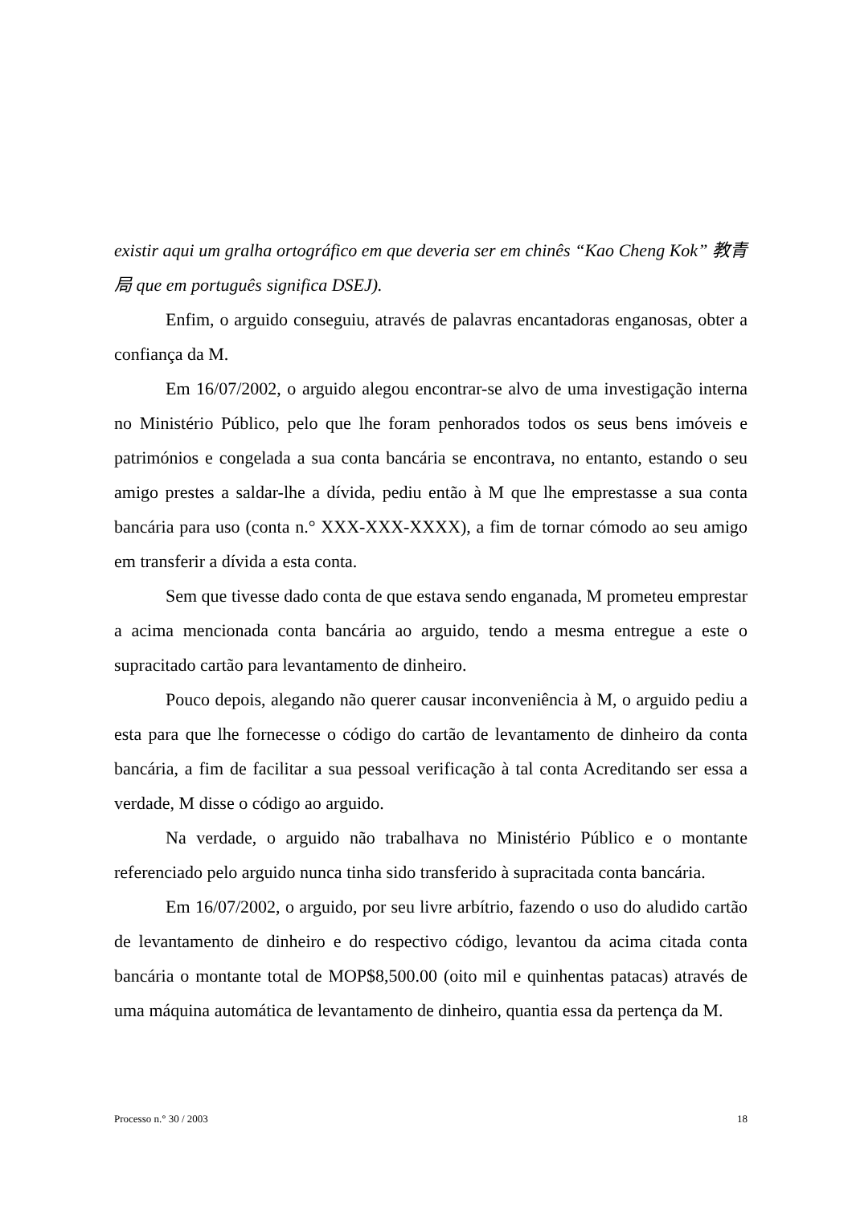existir aqui um gralha ortográfico em que deveria ser em chinês “Kao Cheng Kok” 教青局 que em português significa DSEJ).
Enfim, o arguido conseguiu, através de palavras encantadoras enganosas, obter a confiança da M.
Em 16/07/2002, o arguido alegou encontrar-se alvo de uma investigação interna no Ministério Público, pelo que lhe foram penhorados todos os seus bens imóveis e patrimónios e congelada a sua conta bancária se encontrava, no entanto, estando o seu amigo prestes a saldar-lhe a dívida, pediu então à M que lhe emprestasse a sua conta bancária para uso (conta n.° XXX-XXX-XXXX), a fim de tornar cómodo ao seu amigo em transferir a dívida a esta conta.
Sem que tivesse dado conta de que estava sendo enganada, M prometeu emprestar a acima mencionada conta bancária ao arguido, tendo a mesma entregue a este o supracitado cartão para levantamento de dinheiro.
Pouco depois, alegando não querer causar inconveniência à M, o arguido pediu a esta para que lhe fornecesse o código do cartão de levantamento de dinheiro da conta bancária, a fim de facilitar a sua pessoal verificação à tal conta Acreditando ser essa a verdade, M disse o código ao arguido.
Na verdade, o arguido não trabalhava no Ministério Público e o montante referenciado pelo arguido nunca tinha sido transferido à supracitada conta bancária.
Em 16/07/2002, o arguido, por seu livre arbítrio, fazendo o uso do aludido cartão de levantamento de dinheiro e do respectivo código, levantou da acima citada conta bancária o montante total de MOP$8,500.00 (oito mil e quinhentas patacas) através de uma máquina automática de levantamento de dinheiro, quantia essa da pertença da M.
Processo n.° 30 / 2003 18